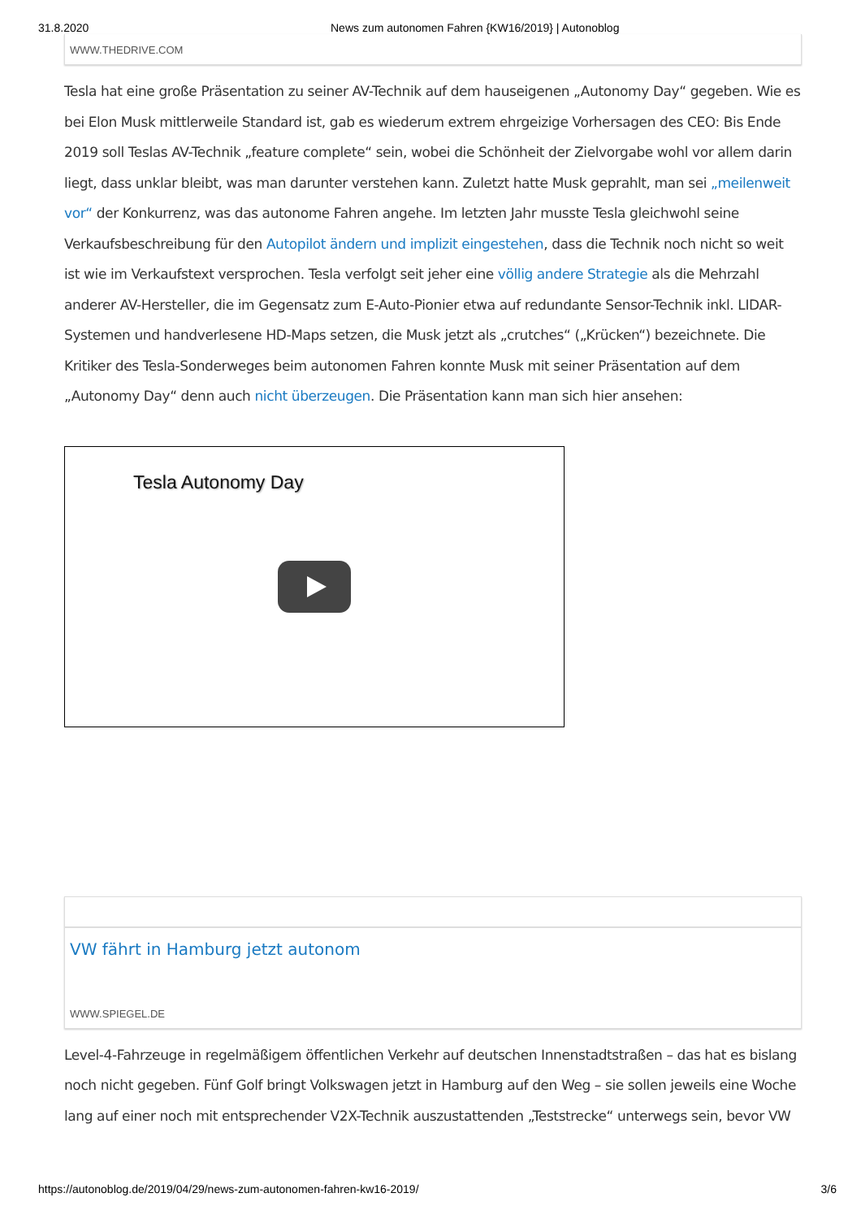31.8.2020 News zum autonomen Fahren {KW16/2019} | Autonoblog
WWW.THEDRIVE.COM
Tesla hat eine große Präsentation zu seiner AV-Technik auf dem hauseigenen „Autonomy Day“ gegeben. Wie es bei Elon Musk mittlerweile Standard ist, gab es wiederum extrem ehrgeizige Vorhersagen des CEO: Bis Ende 2019 soll Teslas AV-Technik „feature complete“ sein, wobei die Schönheit der Zielvorgabe wohl vor allem darin liegt, dass unklar bleibt, was man darunter verstehen kann. Zuletzt hatte Musk geprahlt, man sei „meilenweit vor“ der Konkurrenz, was das autonome Fahren angehe. Im letzten Jahr musste Tesla gleichwohl seine Verkaufsbeschreibung für den Autopilot ändern und implizit eingestehen, dass die Technik noch nicht so weit ist wie im Verkaufstext versprochen. Tesla verfolgt seit jeher eine völlig andere Strategie als die Mehrzahl anderer AV-Hersteller, die im Gegensatz zum E-Auto-Pionier etwa auf redundante Sensor-Technik inkl. LIDAR-Systemen und handverlesene HD-Maps setzen, die Musk jetzt als „crutches“ („Krücken“) bezeichnete. Die Kritiker des Tesla-Sonderweges beim autonomen Fahren konnte Musk mit seiner Präsentation auf dem „Autonomy Day“ denn auch nicht überzeugen. Die Präsentation kann man sich hier ansehen:
Tesla Autonomy Day
VW fährt in Hamburg jetzt autonom
WWW.SPIEGEL.DE
Level-4-Fahrzeuge in regelmäßigem öffentlichen Verkehr auf deutschen Innenstadtstraßen – das hat es bislang noch nicht gegeben. Fünf Golf bringt Volkswagen jetzt in Hamburg auf den Weg – sie sollen jeweils eine Woche lang auf einer noch mit entsprechender V2X-Technik auszustattenden „Teststrecke“ unterwegs sein, bevor VW
https://autonoblog.de/2019/04/29/news-zum-autonomen-fahren-kw16-2019/ 3/6